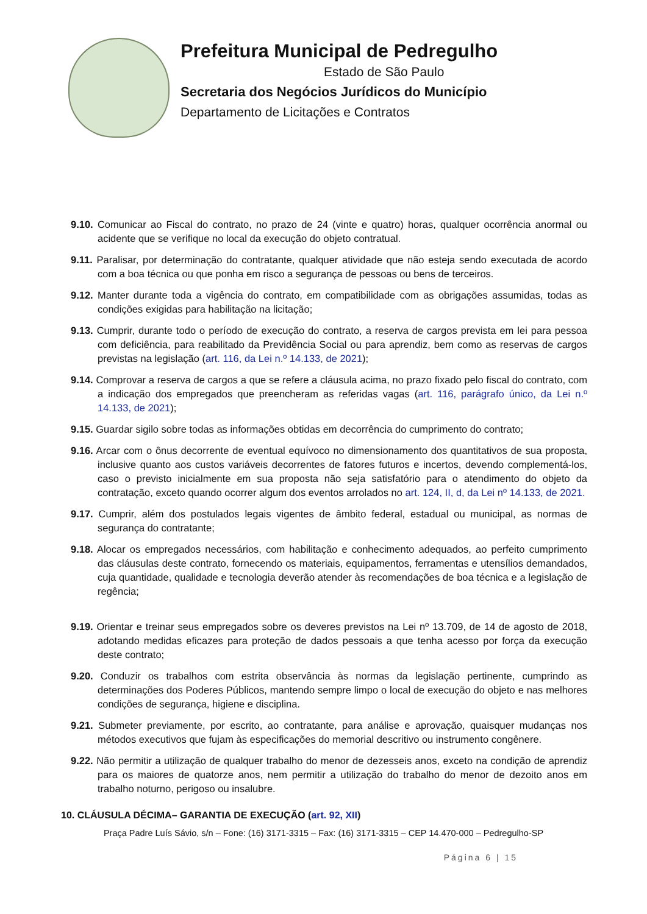Prefeitura Municipal de Pedregulho
Estado de São Paulo
Secretaria dos Negócios Jurídicos do Município
Departamento de Licitações e Contratos
9.10. Comunicar ao Fiscal do contrato, no prazo de 24 (vinte e quatro) horas, qualquer ocorrência anormal ou acidente que se verifique no local da execução do objeto contratual.
9.11. Paralisar, por determinação do contratante, qualquer atividade que não esteja sendo executada de acordo com a boa técnica ou que ponha em risco a segurança de pessoas ou bens de terceiros.
9.12. Manter durante toda a vigência do contrato, em compatibilidade com as obrigações assumidas, todas as condições exigidas para habilitação na licitação;
9.13. Cumprir, durante todo o período de execução do contrato, a reserva de cargos prevista em lei para pessoa com deficiência, para reabilitado da Previdência Social ou para aprendiz, bem como as reservas de cargos previstas na legislação (art. 116, da Lei n.º 14.133, de 2021);
9.14. Comprovar a reserva de cargos a que se refere a cláusula acima, no prazo fixado pelo fiscal do contrato, com a indicação dos empregados que preencheram as referidas vagas (art. 116, parágrafo único, da Lei n.º 14.133, de 2021);
9.15. Guardar sigilo sobre todas as informações obtidas em decorrência do cumprimento do contrato;
9.16. Arcar com o ônus decorrente de eventual equívoco no dimensionamento dos quantitativos de sua proposta, inclusive quanto aos custos variáveis decorrentes de fatores futuros e incertos, devendo complementá-los, caso o previsto inicialmente em sua proposta não seja satisfatório para o atendimento do objeto da contratação, exceto quando ocorrer algum dos eventos arrolados no art. 124, II, d, da Lei nº 14.133, de 2021.
9.17. Cumprir, além dos postulados legais vigentes de âmbito federal, estadual ou municipal, as normas de segurança do contratante;
9.18. Alocar os empregados necessários, com habilitação e conhecimento adequados, ao perfeito cumprimento das cláusulas deste contrato, fornecendo os materiais, equipamentos, ferramentas e utensílios demandados, cuja quantidade, qualidade e tecnologia deverão atender às recomendações de boa técnica e a legislação de regência;
9.19. Orientar e treinar seus empregados sobre os deveres previstos na Lei nº 13.709, de 14 de agosto de 2018, adotando medidas eficazes para proteção de dados pessoais a que tenha acesso por força da execução deste contrato;
9.20. Conduzir os trabalhos com estrita observância às normas da legislação pertinente, cumprindo as determinações dos Poderes Públicos, mantendo sempre limpo o local de execução do objeto e nas melhores condições de segurança, higiene e disciplina.
9.21. Submeter previamente, por escrito, ao contratante, para análise e aprovação, quaisquer mudanças nos métodos executivos que fujam às especificações do memorial descritivo ou instrumento congênere.
9.22. Não permitir a utilização de qualquer trabalho do menor de dezesseis anos, exceto na condição de aprendiz para os maiores de quatorze anos, nem permitir a utilização do trabalho do menor de dezoito anos em trabalho noturno, perigoso ou insalubre.
10. CLÁUSULA DÉCIMA– GARANTIA DE EXECUÇÃO (art. 92, XII)
Praça Padre Luís Sávio, s/n – Fone: (16) 3171-3315 – Fax: (16) 3171-3315 – CEP 14.470-000 – Pedregulho-SP
Página 6 | 15